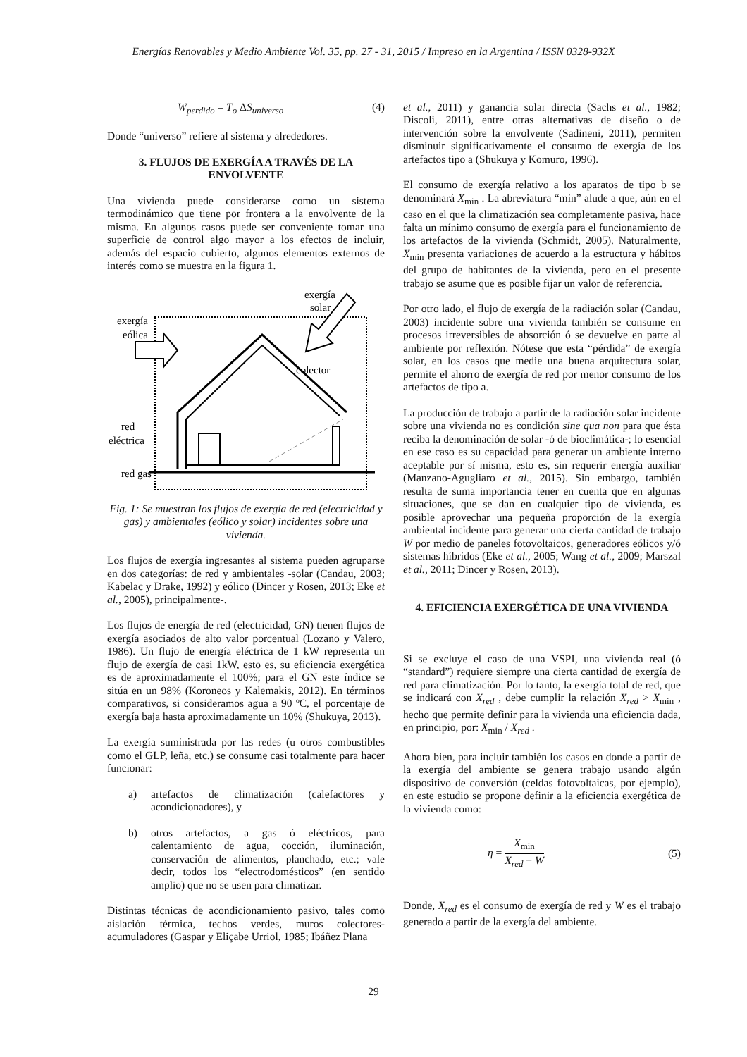Energías Renovables y Medio Ambiente Vol. 35, pp. 27 - 31, 2015 / Impreso en la Argentina / ISSN 0328-932X
W<sub>perdido</sub> = T<sub>o</sub> ΔS<sub>universo</sub> (4)
Donde “universo” refiere al sistema y alrededores.
3. FLUJOS DE EXERGÍA A TRAVÉS DE LA ENVOLVENTE
Una vivienda puede considerarse como un sistema termodinámico que tiene por frontera a la envolvente de la misma. En algunos casos puede ser conveniente tomar una superficie de control algo mayor a los efectos de incluir, además del espacio cubierto, algunos elementos externos de interés como se muestra en la figura 1.
exergía
solar
exergía
eólica
colector
red
eléctrica
red gas
Fig. 1: Se muestran los flujos de exergía de red (electricidad y gas) y ambientales (eólico y solar) incidentes sobre una vivienda.
Los flujos de exergía ingresantes al sistema pueden agruparse en dos categorías: de red y ambientales -solar (Candau, 2003; Kabelac y Drake, 1992) y eólico (Dincer y Rosen, 2013; Eke et al., 2005), principalmente-.
Los flujos de energía de red (electricidad, GN) tienen flujos de exergía asociados de alto valor porcentual (Lozano y Valero, 1986). Un flujo de energía eléctrica de 1 kW representa un flujo de exergía de casi 1kW, esto es, su eficiencia exergética es de aproximadamente el 100%; para el GN este índice se sitúa en un 98% (Koroneos y Kalemakis, 2012). En términos comparativos, si consideramos agua a 90 ºC, el porcentaje de exergía baja hasta aproximadamente un 10% (Shukuya, 2013).
La exergía suministrada por las redes (u otros combustibles como el GLP, leña, etc.) se consume casi totalmente para hacer funcionar:
a) artefactos de climatización (calefactores y acondicionadores), y
b) otros artefactos, a gas ó eléctricos, para calentamiento de agua, cocción, iluminación, conservación de alimentos, planchado, etc.; vale decir, todos los “electrodomésticos” (en sentido amplio) que no se usen para climatizar.
Distintas técnicas de acondicionamiento pasivo, tales como aislación térmica, techos verdes, muros colectores-acumuladores (Gaspar y Eliçabe Urriol, 1985; Ibáñez Plana
et al., 2011) y ganancia solar directa (Sachs et al., 1982; Discoli, 2011), entre otras alternativas de diseño o de intervención sobre la envolvente (Sadineni, 2011), permiten disminuir significativamente el consumo de exergía de los artefactos tipo a (Shukuya y Komuro, 1996).
El consumo de exergía relativo a los aparatos de tipo b se denominará X<sub>min</sub> . La abreviatura “min” alude a que, aún en el caso en el que la climatización sea completamente pasiva, hace falta un mínimo consumo de exergía para el funcionamiento de los artefactos de la vivienda (Schmidt, 2005). Naturalmente, X<sub>min</sub> presenta variaciones de acuerdo a la estructura y hábitos del grupo de habitantes de la vivienda, pero en el presente trabajo se asume que es posible fijar un valor de referencia.
Por otro lado, el flujo de exergía de la radiación solar (Candau, 2003) incidente sobre una vivienda también se consume en procesos irreversibles de absorción ó se devuelve en parte al ambiente por reflexión. Nótese que esta “pérdida” de exergía solar, en los casos que medie una buena arquitectura solar, permite el ahorro de exergía de red por menor consumo de los artefactos de tipo a.
La producción de trabajo a partir de la radiación solar incidente sobre una vivienda no es condición sine qua non para que ésta reciba la denominación de solar -ó de bioclimática-; lo esencial en ese caso es su capacidad para generar un ambiente interno aceptable por sí misma, esto es, sin requerir energía auxiliar (Manzano-Agugliaro et al., 2015). Sin embargo, también resulta de suma importancia tener en cuenta que en algunas situaciones, que se dan en cualquier tipo de vivienda, es posible aprovechar una pequeña proporción de la exergía ambiental incidente para generar una cierta cantidad de trabajo W por medio de paneles fotovoltaicos, generadores eólicos y/ó sistemas híbridos (Eke et al., 2005; Wang et al., 2009; Marszal et al., 2011; Dincer y Rosen, 2013).
4. EFICIENCIA EXERGÉTICA DE UNA VIVIENDA
Si se excluye el caso de una VSPI, una vivienda real (ó “standard”) requiere siempre una cierta cantidad de exergía de red para climatización. Por lo tanto, la exergía total de red, que se indicará con X<sub>red</sub> , debe cumplir la relación X<sub>red</sub> > X<sub>min</sub> , hecho que permite definir para la vivienda una eficiencia dada, en principio, por: X<sub>min</sub> / X<sub>red</sub> .
Ahora bien, para incluir también los casos en donde a partir de la exergía del ambiente se genera trabajo usando algún dispositivo de conversión (celdas fotovoltaicas, por ejemplo), en este estudio se propone definir a la eficiencia exergética de la vivienda como:
η =
X<sub>min</sub>
X<sub>red</sub> − W
(5)
Donde, X<sub>red</sub> es el consumo de exergía de red y W es el trabajo generado a partir de la exergía del ambiente.
29